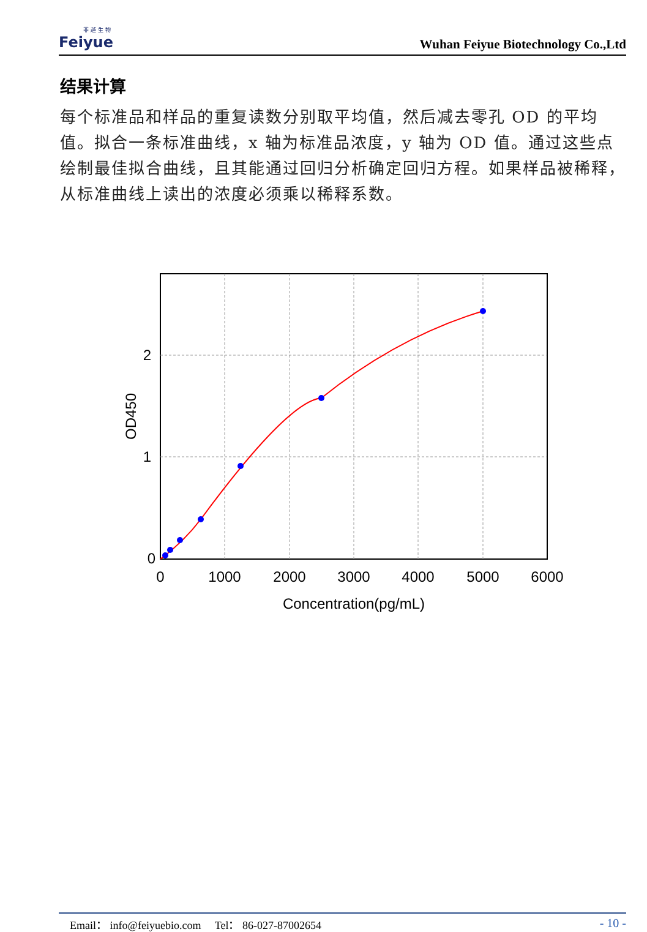菲 越 生 物
Feiyue
Wuhan Feiyue Biotechnology Co.,Ltd
结果计算
每个标准品和样品的重复读数分别取平均值，然后减去零孔 OD 的平均值。拟合一条标准曲线，x 轴为标准品浓度，y 轴为 OD 值。通过这些点绘制最佳拟合曲线，且其能通过回归分析确定回归方程。如果样品被稀释，从标准曲线上读出的浓度必须乘以稀释系数。
0
1
2
0
1000
2000
3000
4000
5000
6000
Concentration(pg/mL)
OD450
Email： info@feiyuebio.com Tel： 86-027-87002654 - 10 -